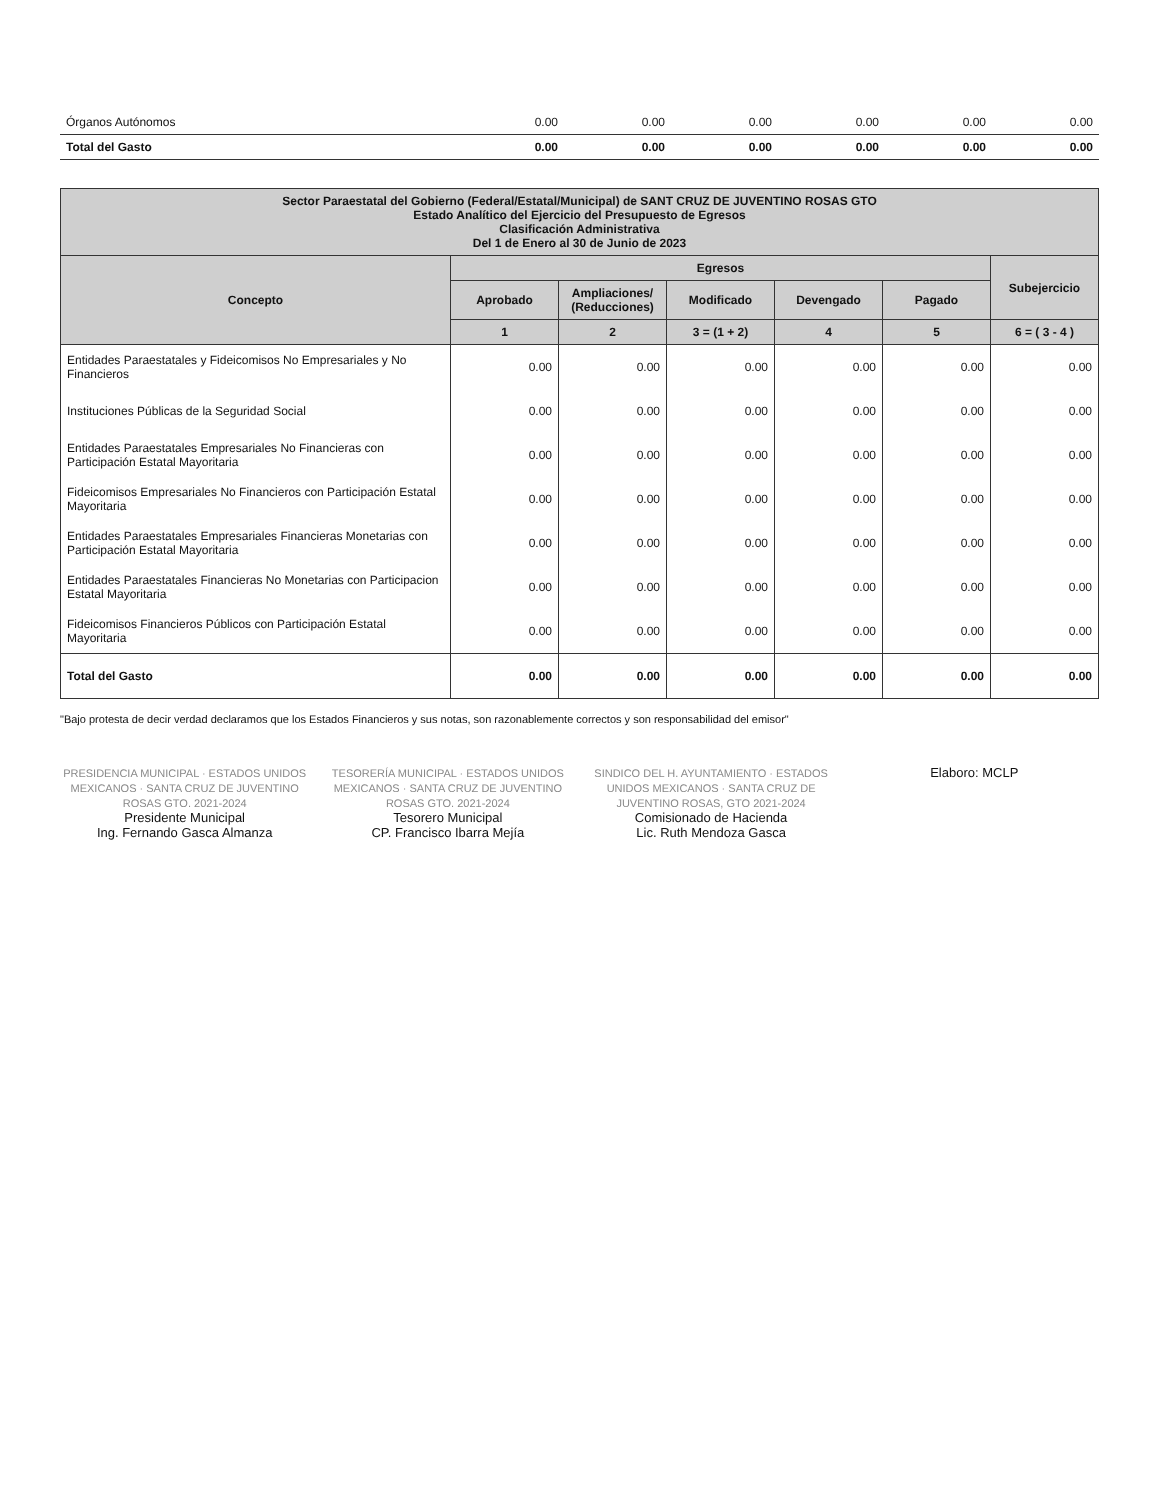| Órganos Autónomos | 0.00 | 0.00 | 0.00 | 0.00 | 0.00 | 0.00 |
| Total del Gasto | 0.00 | 0.00 | 0.00 | 0.00 | 0.00 | 0.00 |
| Sector Paraestatal del Gobierno (Federal/Estatal/Municipal) de SANT CRUZ DE JUVENTINO ROSAS GTO Estado Analítico del Ejercicio del Presupuesto de Egresos Clasificación Administrativa Del 1 de Enero al 30 de Junio de 2023 | | | | | | |
| --- | --- | --- | --- | --- | --- | --- |
| Concepto | Egresos | | | | | Subejercicio |
| | Aprobado | Ampliaciones/ (Reducciones) | Modificado | Devengado | Pagado | |
| | 1 | 2 | 3 = (1 + 2) | 4 | 5 | 6 = ( 3 - 4 ) |
| Entidades Paraestatales y Fideicomisos No Empresariales y No Financieros | 0.00 | 0.00 | 0.00 | 0.00 | 0.00 | 0.00 |
| Instituciones Públicas de la Seguridad Social | 0.00 | 0.00 | 0.00 | 0.00 | 0.00 | 0.00 |
| Entidades Paraestatales Empresariales No Financieras con Participación Estatal Mayoritaria | 0.00 | 0.00 | 0.00 | 0.00 | 0.00 | 0.00 |
| Fideicomisos Empresariales No Financieros con Participación Estatal Mayoritaria | 0.00 | 0.00 | 0.00 | 0.00 | 0.00 | 0.00 |
| Entidades Paraestatales Empresariales Financieras Monetarias con Participación Estatal Mayoritaria | 0.00 | 0.00 | 0.00 | 0.00 | 0.00 | 0.00 |
| Entidades Paraestatales Financieras No Monetarias con Participacion Estatal Mayoritaria | 0.00 | 0.00 | 0.00 | 0.00 | 0.00 | 0.00 |
| Fideicomisos Financieros Públicos con Participación Estatal Mayoritaria | 0.00 | 0.00 | 0.00 | 0.00 | 0.00 | 0.00 |
| Total del Gasto | 0.00 | 0.00 | 0.00 | 0.00 | 0.00 | 0.00 |
"Bajo protesta de decir verdad declaramos que los Estados Financieros y sus notas, son razonablemente correctos y son responsabilidad del emisor"
PRESIDENCIA MUNICIPAL · ESTADOS UNIDOS MEXICANOS · SANTA CRUZ DE JUVENTINO ROSAS GTO. 2021-2024
Presidente Municipal
Ing. Fernando Gasca Almanza
TESORERÍA MUNICIPAL · ESTADOS UNIDOS MEXICANOS · SANTA CRUZ DE JUVENTINO ROSAS GTO. 2021-2024
Tesorero Municipal
CP. Francisco Ibarra Mejía
SINDICO DEL H. AYUNTAMIENTO · ESTADOS UNIDOS MEXICANOS · SANTA CRUZ DE JUVENTINO ROSAS, GTO 2021-2024
Comisionado de Hacienda
Lic. Ruth Mendoza Gasca
Elaboro: MCLP